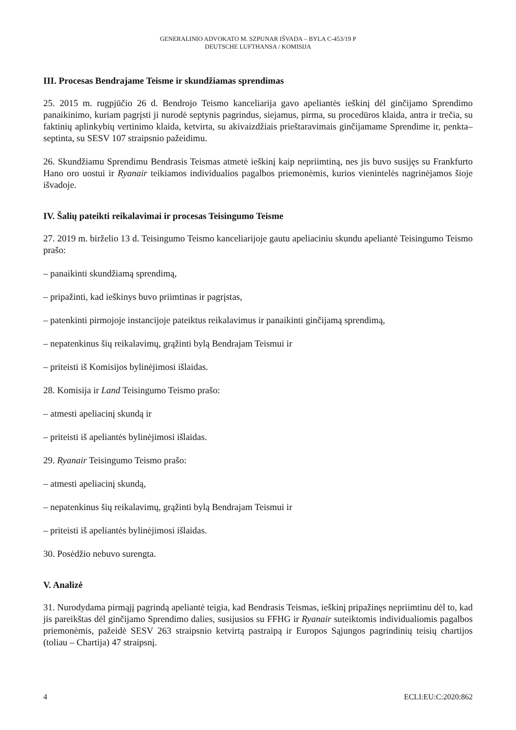GENERALINIO ADVOKATO M. SZPUNAR IŠVADA – BYLA C-453/19 P
DEUTSCHE LUFTHANSA / KOMISIJA
III. Procesas Bendrajame Teisme ir skundžiamas sprendimas
25. 2015 m. rugpjūčio 26 d. Bendrojo Teismo kanceliarija gavo apeliantės ieškinį dėl ginčijamo Sprendimo panaikinimo, kuriam pagrįsti ji nurodė septynis pagrindus, siejamus, pirma, su procedūros klaida, antra ir trečia, su faktinių aplinkybių vertinimo klaida, ketvirta, su akivaizdžiais prieštaravimais ginčijamame Sprendime ir, penkta–septinta, su SESV 107 straipsnio pažeidimu.
26. Skundžiamu Sprendimu Bendrasis Teismas atmetė ieškinį kaip nepriimtiną, nes jis buvo susijęs su Frankfurto Hano oro uostui ir Ryanair teikiamos individualios pagalbos priemonėmis, kurios vienintelės nagrinėjamos šioje išvadoje.
IV. Šalių pateikti reikalavimai ir procesas Teisingumo Teisme
27. 2019 m. birželio 13 d. Teisingumo Teismo kanceliarijoje gautu apeliaciniu skundu apeliantė Teisingumo Teismo prašo:
– panaikinti skundžiamą sprendimą,
– pripažinti, kad ieškinys buvo priimtinas ir pagrįstas,
– patenkinti pirmojoje instancijoje pateiktus reikalavimus ir panaikinti ginčijamą sprendimą,
– nepatenkinus šių reikalavimų, grąžinti bylą Bendrajam Teismui ir
– priteisti iš Komisijos bylinėjimosi išlaidas.
28. Komisija ir Land Teisingumo Teismo prašo:
– atmesti apeliacinį skundą ir
– priteisti iš apeliantės bylinėjimosi išlaidas.
29. Ryanair Teisingumo Teismo prašo:
– atmesti apeliacinį skundą,
– nepatenkinus šių reikalavimų, grąžinti bylą Bendrajam Teismui ir
– priteisti iš apeliantės bylinėjimosi išlaidas.
30. Posėdžio nebuvo surengta.
V. Analizė
31. Nurodydama pirmąjį pagrindą apeliantė teigia, kad Bendrasis Teismas, ieškinį pripažinęs nepriimtinu dėl to, kad jis pareikštas dėl ginčijamo Sprendimo dalies, susijusios su FFHG ir Ryanair suteiktomis individualiomis pagalbos priemonėmis, pažeidė SESV 263 straipsnio ketvirtą pastraipą ir Europos Sąjungos pagrindinių teisių chartijos (toliau – Chartija) 47 straipsnį.
4 ECLI:EU:C:2020:862